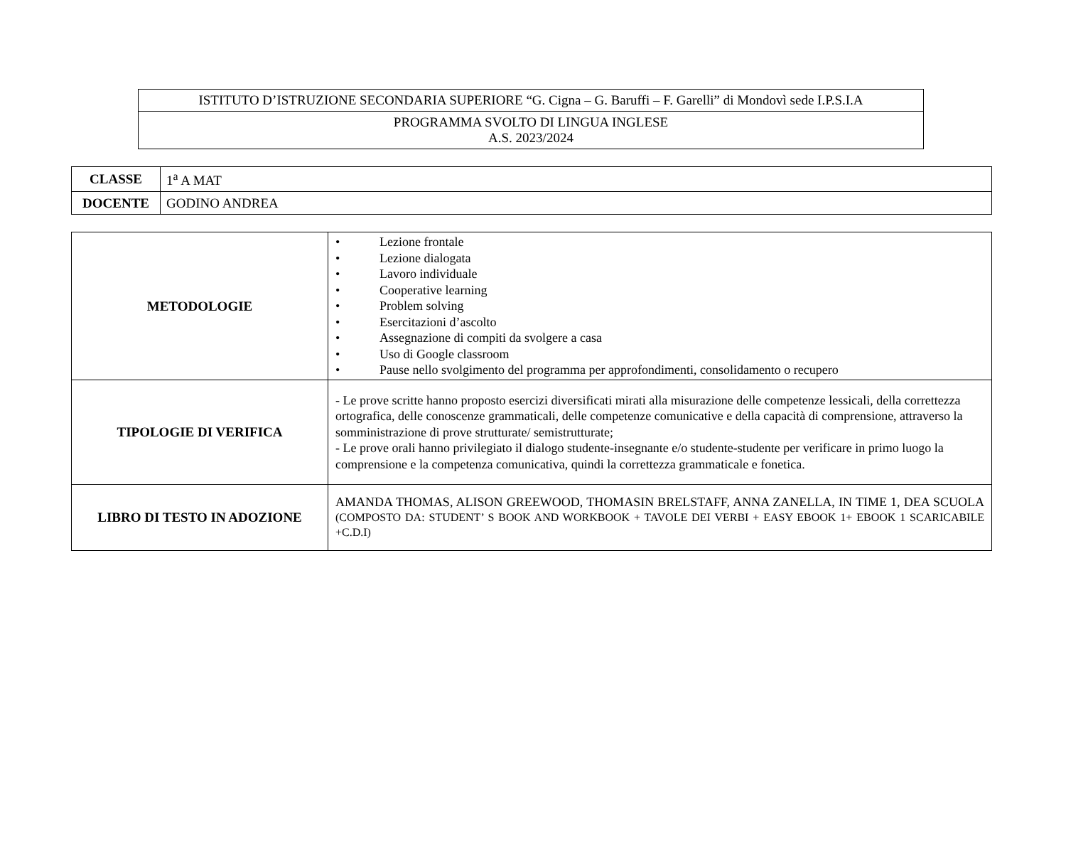| ISTITUTO D’ISTRUZIONE SECONDARIA SUPERIORE “G. Cigna – G. Baruffi – F. Garelli” di Mondovì sede I.P.S.I.A |
| PROGRAMMA SVOLTO DI LINGUA INGLESE A.S. 2023/2024 |
| CLASSE | 1<sup>a</sup> A MAT |
| DOCENTE | GODINO ANDREA |
| METODOLOGIE | • Lezione frontale • Lezione dialogata • Lavoro individuale • Cooperative learning • Problem solving • Esercitazioni d’ascolto • Assegnazione di compiti da svolgere a casa • Uso di Google classroom • Pause nello svolgimento del programma per approfondimenti, consolidamento o recupero |
| TIPOLOGIE DI VERIFICA | - Le prove scritte hanno proposto esercizi diversificati mirati alla misurazione delle competenze lessicali, della correttezza ortografica, delle conoscenze grammaticali, delle competenze comunicative e della capacità di comprensione, attraverso la somministrazione di prove strutturate/ semistrutturate; - Le prove orali hanno privilegiato il dialogo studente-insegnante e/o studente-studente per verificare in primo luogo la comprensione e la competenza comunicativa, quindi la correttezza grammaticale e fonetica. |
| LIBRO DI TESTO IN ADOZIONE | AMANDA THOMAS, ALISON GREEWOOD, THOMASIN BRELSTAFF, ANNA ZANELLA, IN TIME 1, DEA SCUOLA (COMPOSTO DA: STUDENT’ S BOOK AND WORKBOOK + TAVOLE DEI VERBI + EASY EBOOK 1+ EBOOK 1 SCARICABILE +C.D.I) |